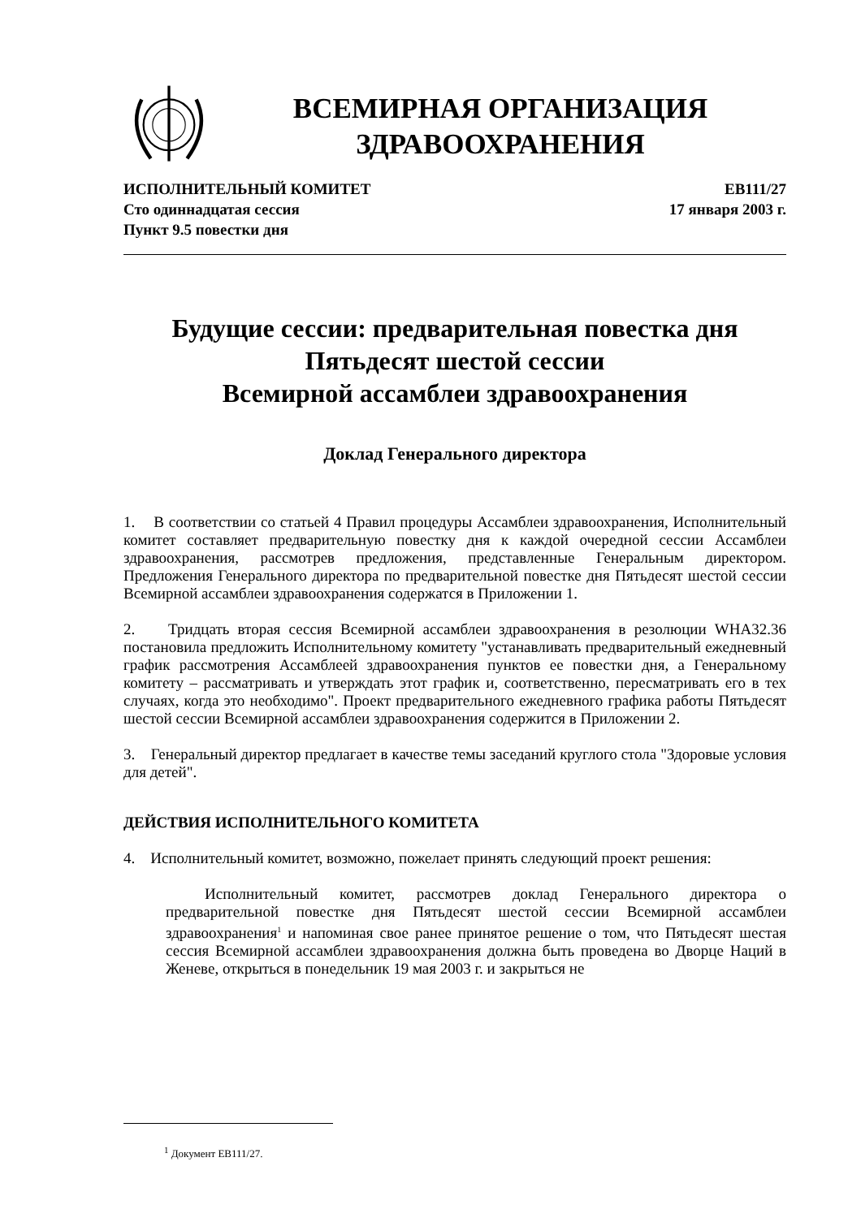ВСЕМИРНАЯ ОРГАНИЗАЦИЯ
ЗДРАВООХРАНЕНИЯ
ИСПОЛНИТЕЛЬНЫЙ КОМИТЕТ
Сто одиннадцатая сессия
Пункт 9.5 повестки дня
EB111/27
17 января 2003 г.
Будущие сессии: предварительная повестка дня
Пятьдесят шестой сессии
Всемирной ассамблеи здравоохранения
Доклад Генерального директора
1. В соответствии со статьей 4 Правил процедуры Ассамблеи здравоохранения, Исполнительный комитет составляет предварительную повестку дня к каждой очередной сессии Ассамблеи здравоохранения, рассмотрев предложения, представленные Генеральным директором. Предложения Генерального директора по предварительной повестке дня Пятьдесят шестой сессии Всемирной ассамблеи здравоохранения содержатся в Приложении 1.
2. Тридцать вторая сессия Всемирной ассамблеи здравоохранения в резолюции WHA32.36 постановила предложить Исполнительному комитету "устанавливать предварительный ежедневный график рассмотрения Ассамблеей здравоохранения пунктов ее повестки дня, а Генеральному комитету – рассматривать и утверждать этот график и, соответственно, пересматривать его в тех случаях, когда это необходимо". Проект предварительного ежедневного графика работы Пятьдесят шестой сессии Всемирной ассамблеи здравоохранения содержится в Приложении 2.
3. Генеральный директор предлагает в качестве темы заседаний круглого стола "Здоровые условия для детей".
ДЕЙСТВИЯ ИСПОЛНИТЕЛЬНОГО КОМИТЕТА
4. Исполнительный комитет, возможно, пожелает принять следующий проект решения:
Исполнительный комитет, рассмотрев доклад Генерального директора о предварительной повестке дня Пятьдесят шестой сессии Всемирной ассамблеи здравоохранения<sup>1</sup> и напоминая свое ранее принятое решение о том, что Пятьдесят шестая сессия Всемирной ассамблеи здравоохранения должна быть проведена во Дворце Наций в Женеве, открыться в понедельник 19 мая 2003 г. и закрыться не
<sup>1</sup> Документ EB111/27.